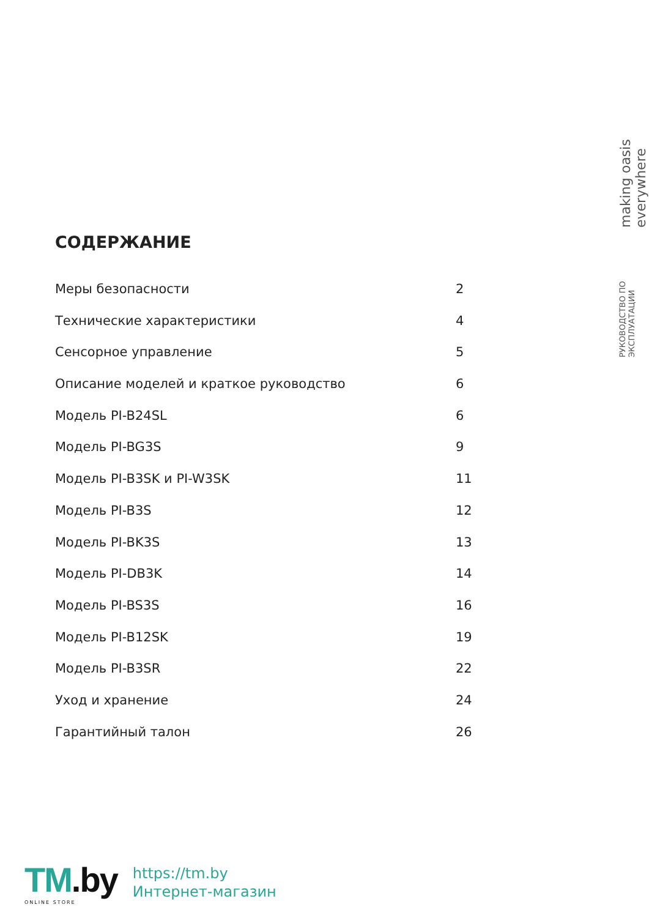РУКОВОДСТВО ПО ЭКСПЛУАТАЦИИ making oasis everywhere
СОДЕРЖАНИЕ
Меры безопасности 2
Технические характеристики 4
Сенсорное управление 5
Описание моделей и краткое руководство 6
Модель PI-B24SL 6
Модель PI-BG3S 9
Модель PI-B3SK и PI-W3SK 11
Модель PI-B3S 12
Модель PI-BK3S 13
Модель PI-DB3K 14
Модель PI-BS3S 16
Модель PI-B12SK 19
Модель PI-B3SR 22
Уход и хранение 24
Гарантийный талон 26
TM.by
ONLINE STORE
https://tm.by
Интернет-магазин